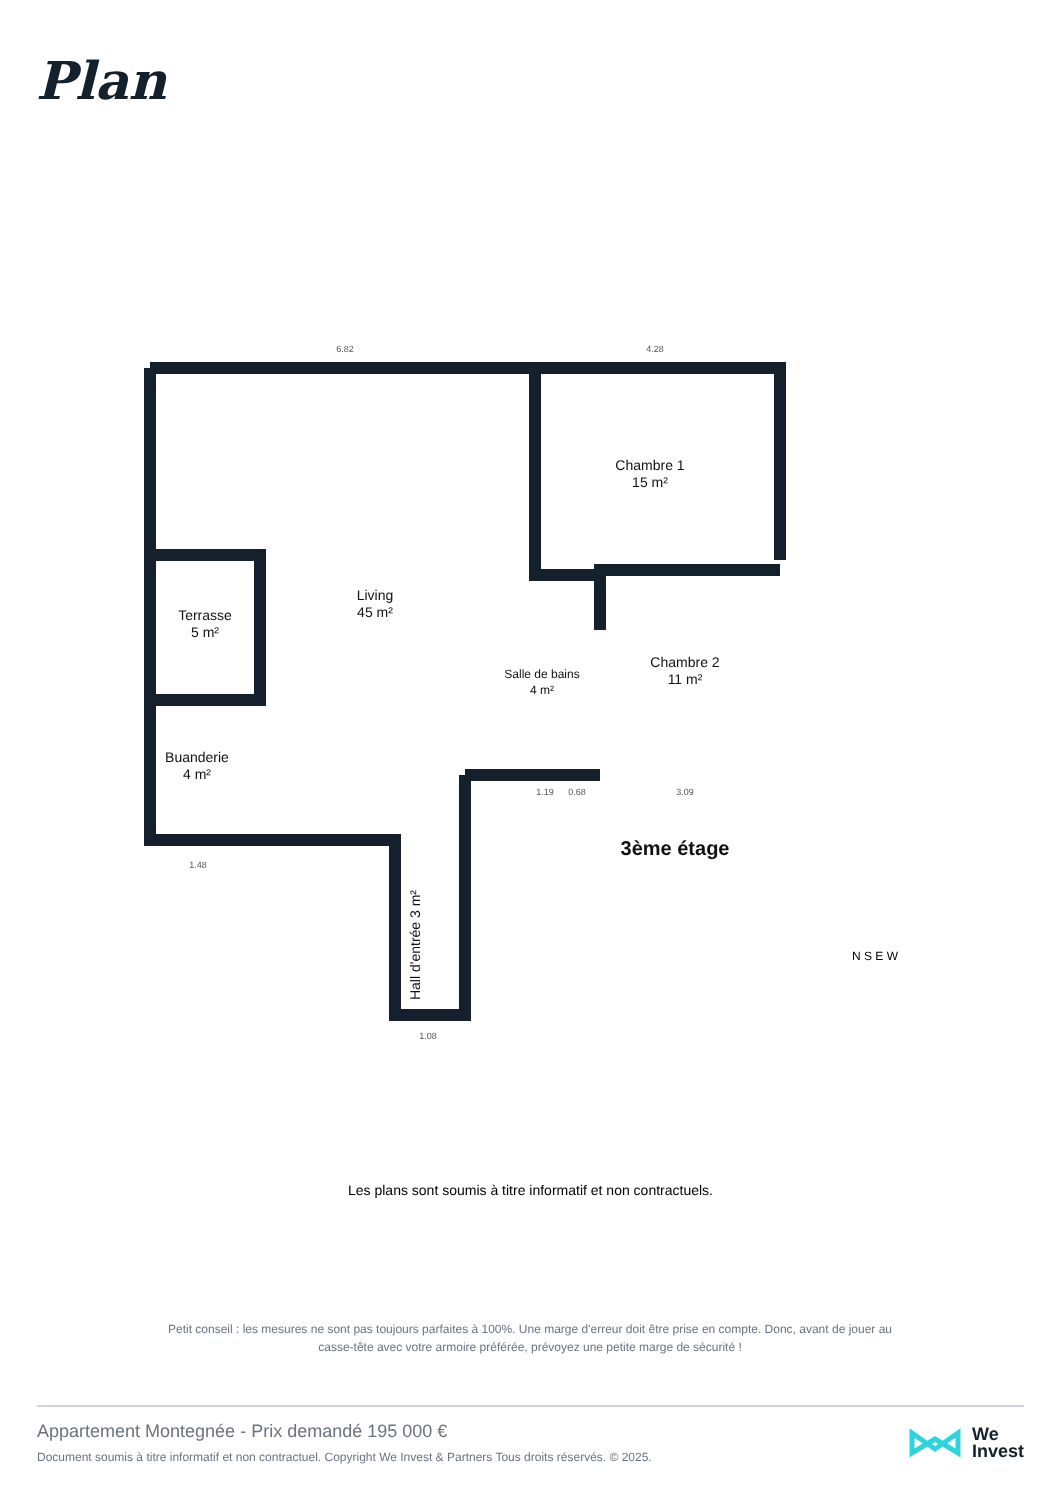Plan
Chambre 1
15 m²
Living
45 m²
Terrasse
5 m²
Chambre 2
11 m²
Salle de bains
4 m²
Buanderie
4 m²
Hall d'entrée 3 m²
3ème étage
6.82
4.28
1.48
1.08
1.19
0.68
3.09
N S E W
Les plans sont soumis à titre informatif et non contractuels.
Petit conseil : les mesures ne sont pas toujours parfaites à 100%. Une marge d'erreur doit être prise en compte. Donc, avant de jouer au casse-tête avec votre armoire préférée, prévoyez une petite marge de sécurité !
Appartement Montegnée - Prix demandé 195 000 €
Document soumis à titre informatif et non contractuel. Copyright We Invest & Partners Tous droits réservés. © 2025.
We
Invest